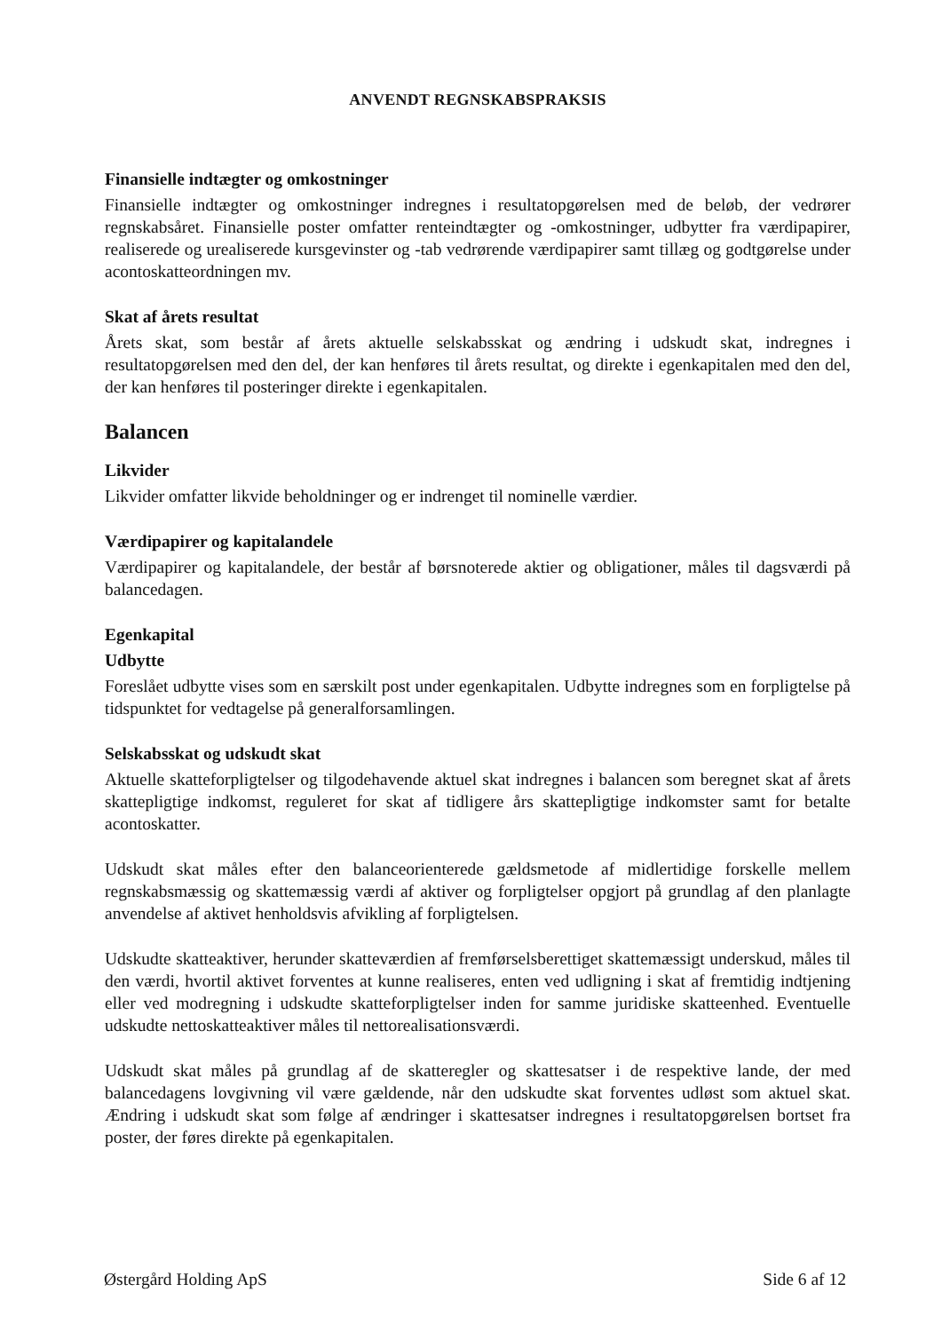ANVENDT REGNSKABSPRAKSIS
Finansielle indtægter og omkostninger
Finansielle indtægter og omkostninger indregnes i resultatopgørelsen med de beløb, der vedrører regnskabsåret. Finansielle poster omfatter renteindtægter og -omkostninger, udbytter fra værdipapirer, realiserede og urealiserede kursgevinster og -tab vedrørende værdipapirer samt tillæg og godtgørelse under acontoskatteordningen mv.
Skat af årets resultat
Årets skat, som består af årets aktuelle selskabsskat og ændring i udskudt skat, indregnes i resultatopgørelsen med den del, der kan henføres til årets resultat, og direkte i egenkapitalen med den del, der kan henføres til posteringer direkte i egenkapitalen.
Balancen
Likvider
Likvider omfatter likvide beholdninger og er indrenget til nominelle værdier.
Værdipapirer og kapitalandele
Værdipapirer og kapitalandele, der består af børsnoterede aktier og obligationer, måles til dagsværdi på balancedagen.
Egenkapital
Udbytte
Foreslået udbytte vises som en særskilt post under egenkapitalen. Udbytte indregnes som en forpligtelse på tidspunktet for vedtagelse på generalforsamlingen.
Selskabsskat og udskudt skat
Aktuelle skatteforpligtelser og tilgodehavende aktuel skat indregnes i balancen som beregnet skat af årets skattepligtige indkomst, reguleret for skat af tidligere års skattepligtige indkomster samt for betalte acontoskatter.
Udskudt skat måles efter den balanceorienterede gældsmetode af midlertidige forskelle mellem regnskabsmæssig og skattemæssig værdi af aktiver og forpligtelser opgjort på grundlag af den planlagte anvendelse af aktivet henholdsvis afvikling af forpligtelsen.
Udskudte skatteaktiver, herunder skatteværdien af fremførselsberettiget skattemæssigt underskud, måles til den værdi, hvortil aktivet forventes at kunne realiseres, enten ved udligning i skat af fremtidig indtjening eller ved modregning i udskudte skatteforpligtelser inden for samme juridiske skatteenhed. Eventuelle udskudte nettoskatteaktiver måles til nettorealisationsværdi.
Udskudt skat måles på grundlag af de skatteregler og skattesatser i de respektive lande, der med balancedagens lovgivning vil være gældende, når den udskudte skat forventes udløst som aktuel skat. Ændring i udskudt skat som følge af ændringer i skattesatser indregnes i resultatopgørelsen bortset fra poster, der føres direkte på egenkapitalen.
Østergård Holding ApS Side 6 af 12